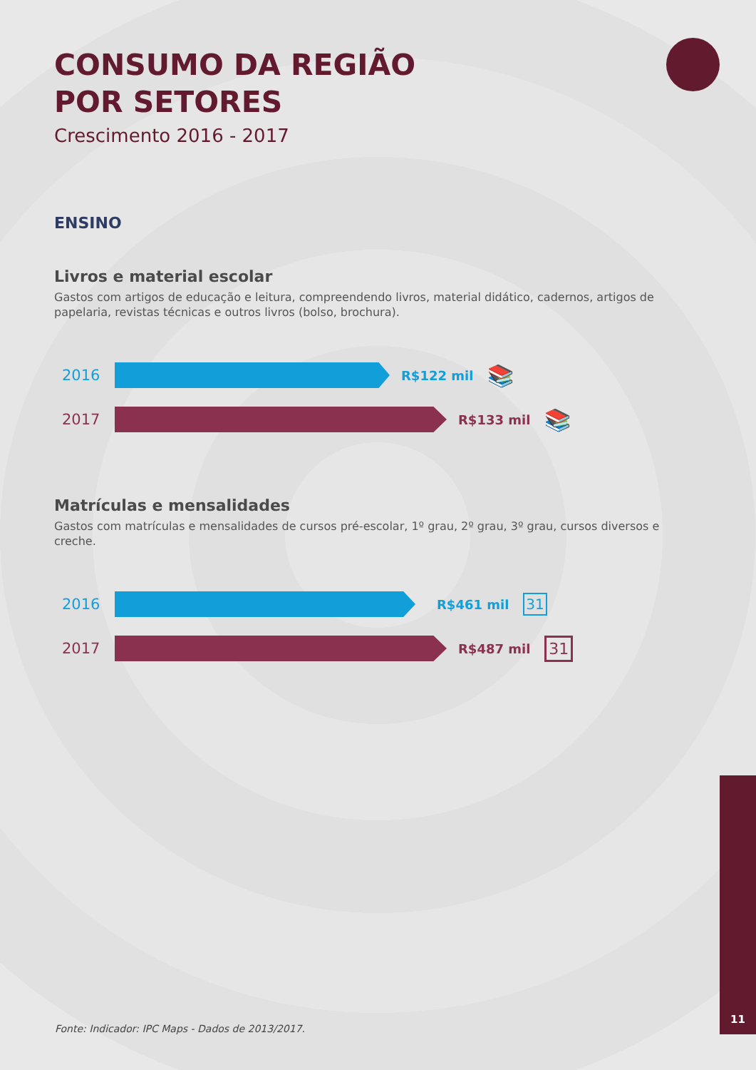CONSUMO DA REGIÃO
POR SETORES
Crescimento 2016 - 2017
ENSINO
Livros e material escolar
Gastos com artigos de educação e leitura, compreendendo livros, material didático, cadernos, artigos de papelaria, revistas técnicas e outros livros (bolso, brochura).
2016
R$122 mil 📚
2017
R$133 mil 📚
Matrículas e mensalidades
Gastos com matrículas e mensalidades de cursos pré-escolar, 1º grau, 2º grau, 3º grau, cursos diversos e creche.
2016
R$461 mil 31
2017
R$487 mil 31
Fonte: Indicador: IPC Maps - Dados de 2013/2017.
11